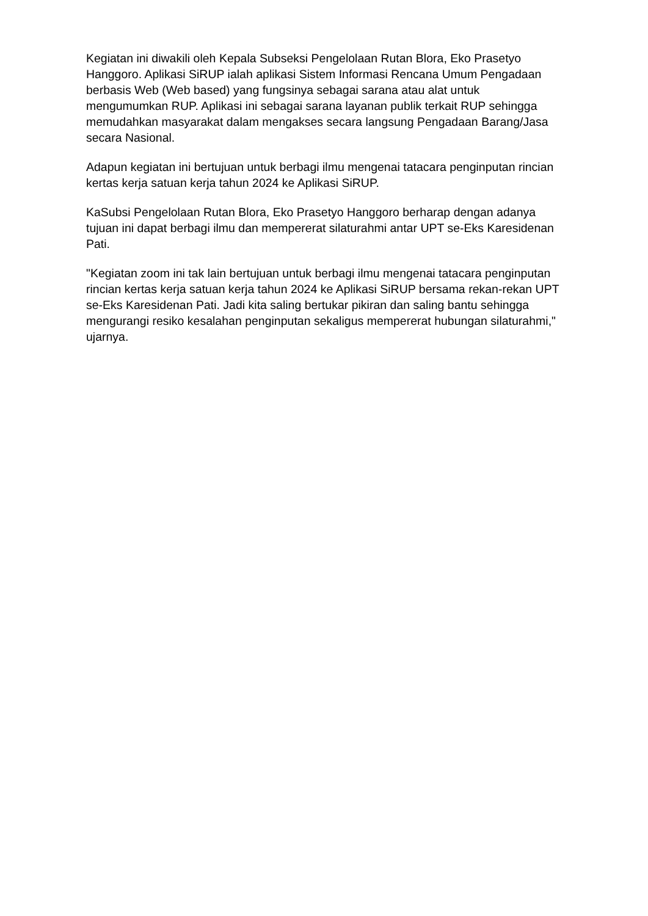Kegiatan ini diwakili oleh Kepala Subseksi Pengelolaan Rutan Blora, Eko Prasetyo Hanggoro. Aplikasi SiRUP ialah aplikasi Sistem Informasi Rencana Umum Pengadaan berbasis Web (Web based) yang fungsinya sebagai sarana atau alat untuk mengumumkan RUP. Aplikasi ini sebagai sarana layanan publik terkait RUP sehingga memudahkan masyarakat dalam mengakses secara langsung Pengadaan Barang/Jasa secara Nasional.
Adapun kegiatan ini bertujuan untuk berbagi ilmu mengenai tatacara penginputan rincian kertas kerja satuan kerja tahun 2024 ke Aplikasi SiRUP.
KaSubsi Pengelolaan Rutan Blora, Eko Prasetyo Hanggoro berharap dengan adanya tujuan ini dapat berbagi ilmu dan mempererat silaturahmi antar UPT se-Eks Karesidenan Pati.
"Kegiatan zoom ini tak lain bertujuan untuk berbagi ilmu mengenai tatacara penginputan rincian kertas kerja satuan kerja tahun 2024 ke Aplikasi SiRUP bersama rekan-rekan UPT se-Eks Karesidenan Pati. Jadi kita saling bertukar pikiran dan saling bantu sehingga mengurangi resiko kesalahan penginputan sekaligus mempererat hubungan silaturahmi," ujarnya.